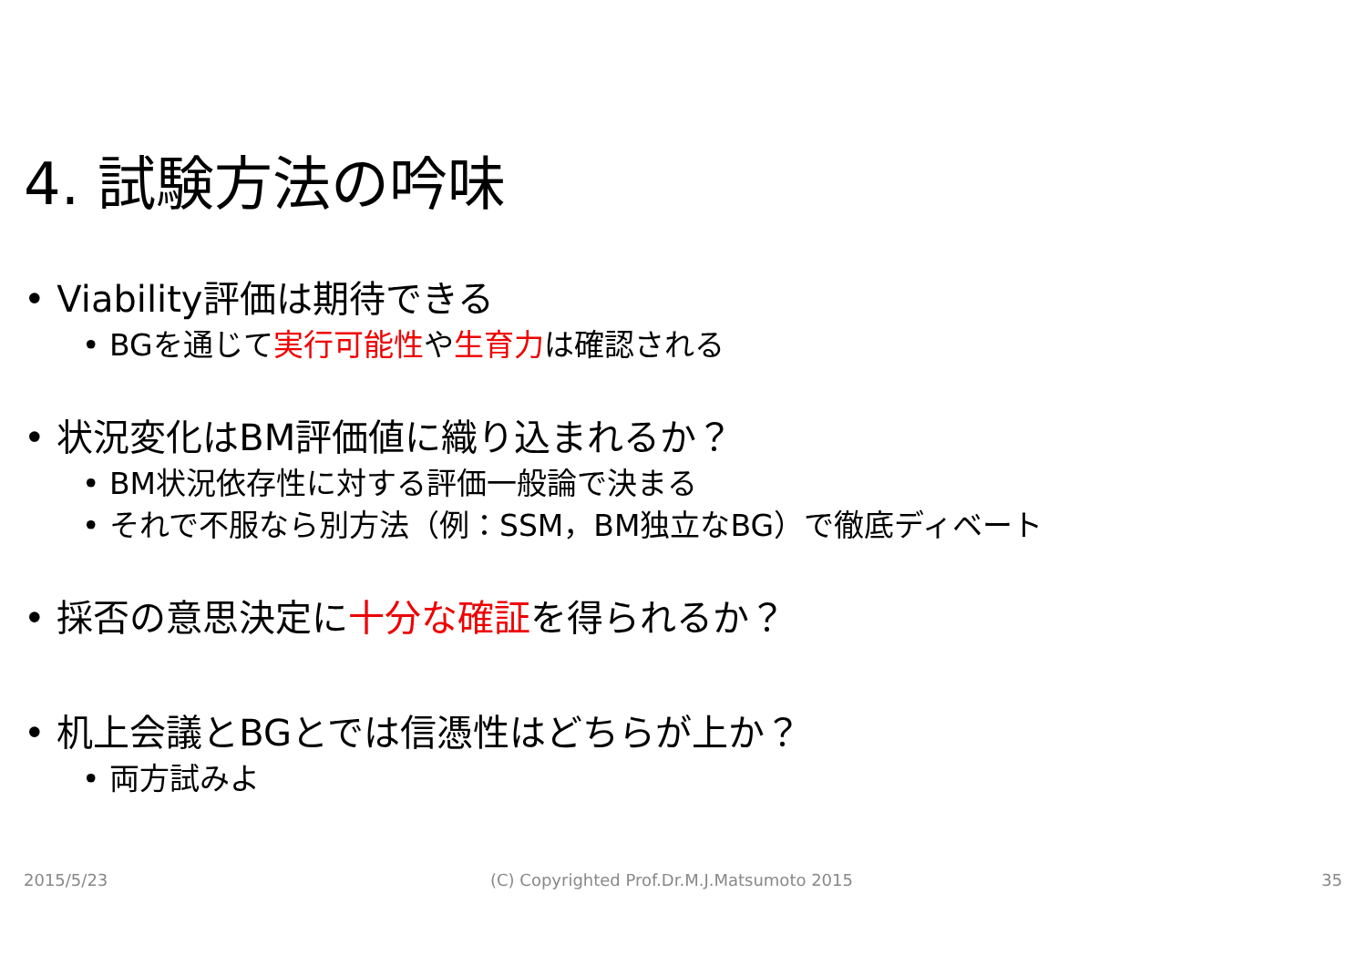4. 試験方法の吟味
• Viability評価は期待できる
• BGを通じて実行可能性や生育力は確認される
• 状況変化はBM評価値に織り込まれるか？
• BM状況依存性に対する評価一般論で決まる
• それで不服なら別方法（例：SSM，BM独立なBG）で徹底ディベート
• 採否の意思決定に十分な確証を得られるか？
• 机上会議とBGとでは信憑性はどちらが上か？
• 両方試みよ
2015/5/23
(C) Copyrighted Prof.Dr.M.J.Matsumoto 2015
35